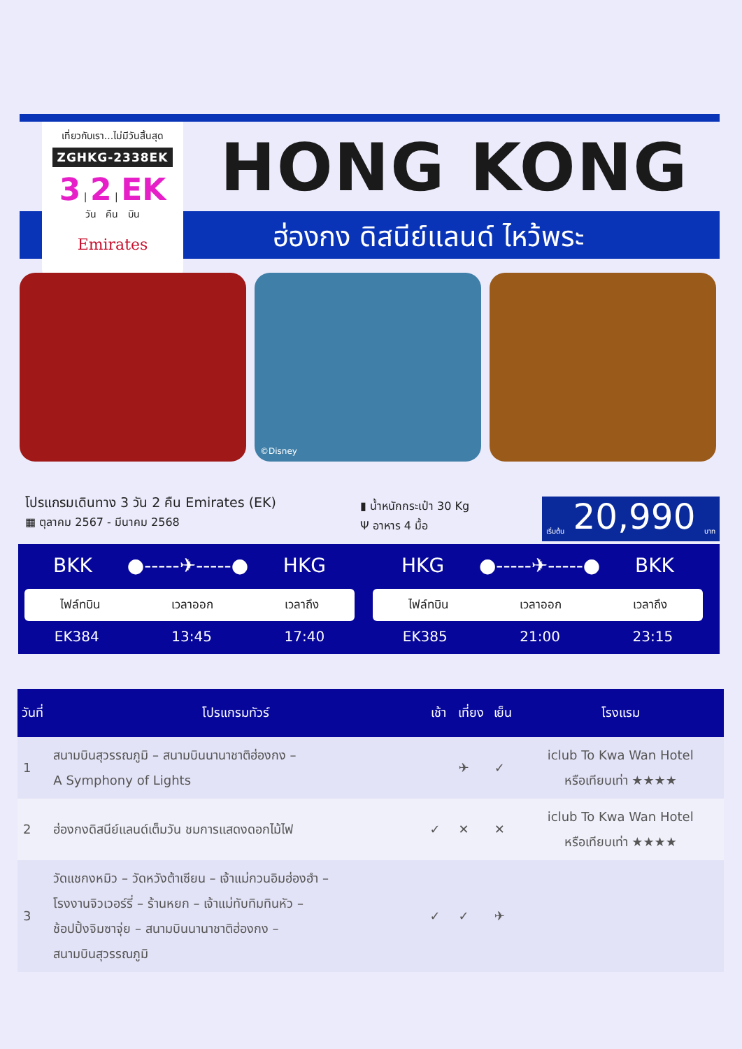เที่ยวกับเรา...ไม่มีวันสิ้นสุด
ZGHKG-2338EK
3 | 2 | EK
วัน คืน บิน
Emirates
HONG KONG
ฮ่องกง ดิสนีย์แลนด์ ไหว้พระ
©Disney
โปรแกรมเดินทาง 3 วัน 2 คืน Emirates (EK)
▦ ตุลาคม 2567 - มีนาคม 2568
▮ น้ำหนักกระเป๋า 30 Kg
Ψ อาหาร 4 มื้อ
เริ่มต้น 20,990 บาท
BKK ●-----✈-----● HKG
ไฟล์ทบิน เวลาออก เวลาถึง
EK384 13:45 17:40
HKG ●-----✈-----● BKK
ไฟล์ทบิน เวลาออก เวลาถึง
EK385 21:00 23:15
| วันที่ | โปรแกรมทัวร์ | เช้า | เที่ยง | เย็น | โรงแรม |
| --- | --- | --- | --- | --- | --- |
| 1 | สนามบินสุวรรณภูมิ – สนามบินนานาชาติฮ่องกง – A Symphony of Lights | | ✈ | ✓ | iclub To Kwa Wan Hotel หรือเทียบเท่า ★★★★ |
| 2 | ฮ่องกงดิสนีย์แลนด์เต็มวัน ชมการแสดงดอกไม้ไฟ | ✓ | ✕ | ✕ | iclub To Kwa Wan Hotel หรือเทียบเท่า ★★★★ |
| 3 | วัดแชกงหมิว – วัดหวังต้าเซียน – เจ้าแม่กวนอิมฮ่องฮำ – โรงงานจิวเวอร์รี่ – ร้านหยก – เจ้าแม่ทับทิมทินหัว – ช้อปปิ้งจิมซาจุ่ย – สนามบินนานาชาติฮ่องกง – สนามบินสุวรรณภูมิ | ✓ | ✓ | ✈ | |